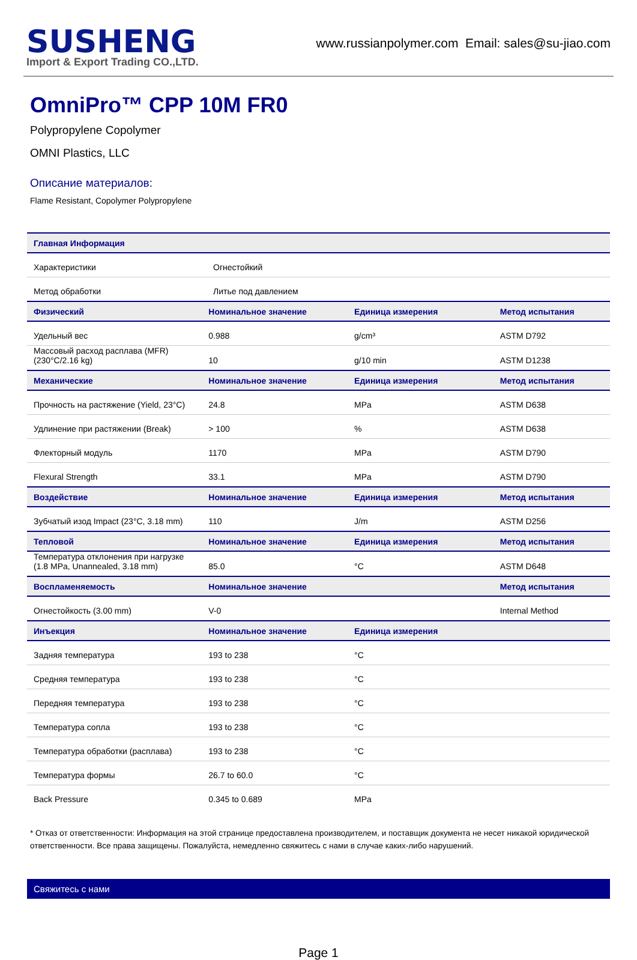SUSHENG
Import & Export Trading CO.,LTD.
www.russianpolymer.com Email: sales@su-jiao.com
OmniPro™ CPP 10M FR0
Polypropylene Copolymer
OMNI Plastics, LLC
Описание материалов:
Flame Resistant, Copolymer Polypropylene
| Главная Информация | | | |
| --- | --- | --- | --- |
| Характеристики | Огнестойкий | | |
| Метод обработки | Литье под давлением | | |
| Физический | Номинальное значение | Единица измерения | Метод испытания |
| Удельный вес | 0.988 | g/cm³ | ASTM D792 |
| Массовый расход расплава (MFR) (230°C/2.16 kg) | 10 | g/10 min | ASTM D1238 |
| Механические | Номинальное значение | Единица измерения | Метод испытания |
| Прочность на растяжение (Yield, 23°C) | 24.8 | MPa | ASTM D638 |
| Удлинение при растяжении (Break) | > 100 | % | ASTM D638 |
| Флекторный модуль | 1170 | MPa | ASTM D790 |
| Flexural Strength | 33.1 | MPa | ASTM D790 |
| Воздействие | Номинальное значение | Единица измерения | Метод испытания |
| Зубчатый изод Impact (23°C, 3.18 mm) | 110 | J/m | ASTM D256 |
| Тепловой | Номинальное значение | Единица измерения | Метод испытания |
| Температура отклонения при нагрузке (1.8 MPa, Unannealed, 3.18 mm) | 85.0 | °C | ASTM D648 |
| Воспламеняемость | Номинальное значение | | Метод испытания |
| Огнестойкость (3.00 mm) | V-0 | | Internal Method |
| Инъекция | Номинальное значение | Единица измерения | |
| Задняя температура | 193 to 238 | °C | |
| Средняя температура | 193 to 238 | °C | |
| Передняя температура | 193 to 238 | °C | |
| Температура сопла | 193 to 238 | °C | |
| Температура обработки (расплава) | 193 to 238 | °C | |
| Температура формы | 26.7 to 60.0 | °C | |
| Back Pressure | 0.345 to 0.689 | MPa | |
* Отказ от ответственности: Информация на этой странице предоставлена производителем, и поставщик документа не несет никакой юридической ответственности. Все права защищены. Пожалуйста, немедленно свяжитесь с нами в случае каких-либо нарушений.
Свяжитесь с нами
Page 1